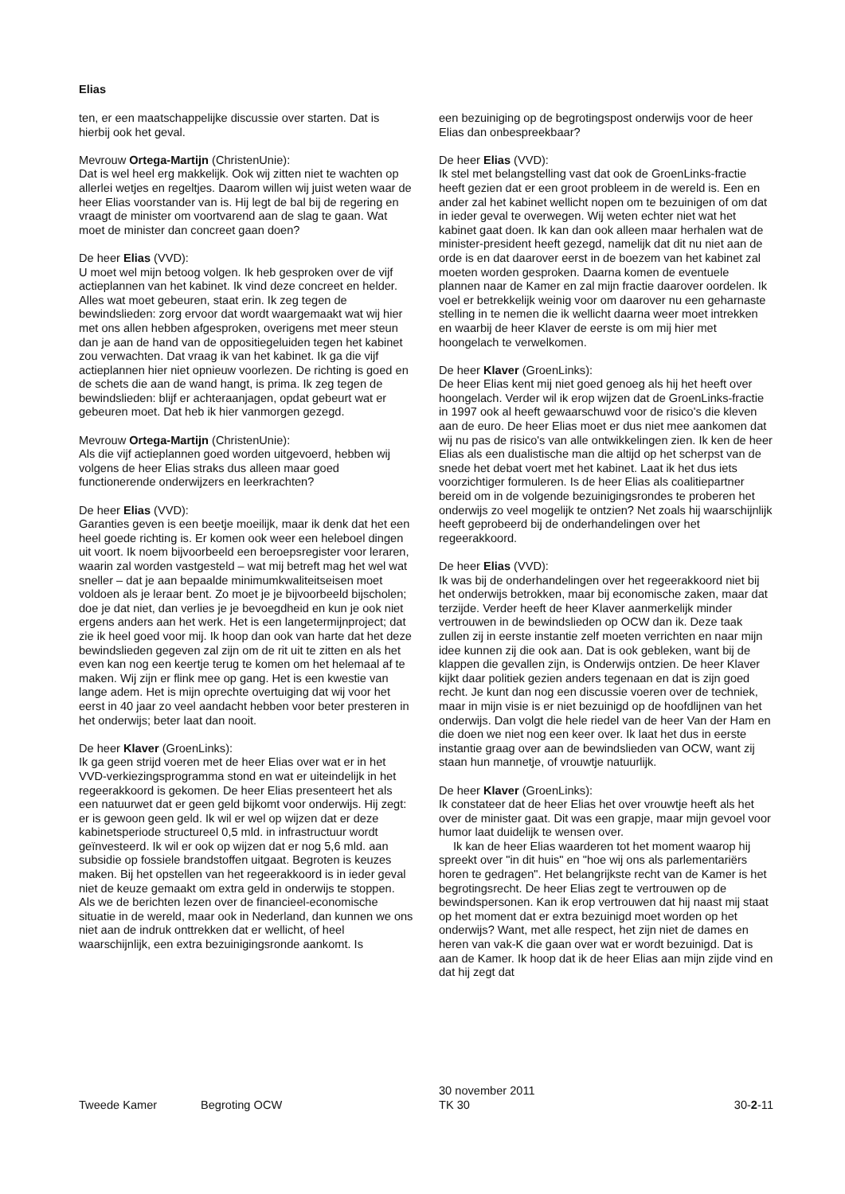Elias
ten, er een maatschappelijke discussie over starten. Dat is hierbij ook het geval.
Mevrouw Ortega-Martijn (ChristenUnie):
Dat is wel heel erg makkelijk. Ook wij zitten niet te wachten op allerlei wetjes en regeltjes. Daarom willen wij juist weten waar de heer Elias voorstander van is. Hij legt de bal bij de regering en vraagt de minister om voortvarend aan de slag te gaan. Wat moet de minister dan concreet gaan doen?
De heer Elias (VVD):
U moet wel mijn betoog volgen. Ik heb gesproken over de vijf actieplannen van het kabinet. Ik vind deze concreet en helder. Alles wat moet gebeuren, staat erin. Ik zeg tegen de bewindslieden: zorg ervoor dat wordt waargemaakt wat wij hier met ons allen hebben afgesproken, overigens met meer steun dan je aan de hand van de oppositiegeluiden tegen het kabinet zou verwachten. Dat vraag ik van het kabinet. Ik ga die vijf actieplannen hier niet opnieuw voorlezen. De richting is goed en de schets die aan de wand hangt, is prima. Ik zeg tegen de bewindslieden: blijf er achteraanjagen, opdat gebeurt wat er gebeuren moet. Dat heb ik hier vanmorgen gezegd.
Mevrouw Ortega-Martijn (ChristenUnie):
Als die vijf actieplannen goed worden uitgevoerd, hebben wij volgens de heer Elias straks dus alleen maar goed functionerende onderwijzers en leerkrachten?
De heer Elias (VVD):
Garanties geven is een beetje moeilijk, maar ik denk dat het een heel goede richting is. Er komen ook weer een heleboel dingen uit voort. Ik noem bijvoorbeeld een beroepsregister voor leraren, waarin zal worden vastgesteld – wat mij betreft mag het wel wat sneller – dat je aan bepaalde minimumkwaliteitseisen moet voldoen als je leraar bent. Zo moet je je bijvoorbeeld bijscholen; doe je dat niet, dan verlies je je bevoegdheid en kun je ook niet ergens anders aan het werk. Het is een langetermijnproject; dat zie ik heel goed voor mij. Ik hoop dan ook van harte dat het deze bewindslieden gegeven zal zijn om de rit uit te zitten en als het even kan nog een keertje terug te komen om het helemaal af te maken. Wij zijn er flink mee op gang. Het is een kwestie van lange adem. Het is mijn oprechte overtuiging dat wij voor het eerst in 40 jaar zo veel aandacht hebben voor beter presteren in het onderwijs; beter laat dan nooit.
De heer Klaver (GroenLinks):
Ik ga geen strijd voeren met de heer Elias over wat er in het VVD-verkiezingsprogramma stond en wat er uiteindelijk in het regeerakkoord is gekomen. De heer Elias presenteert het als een natuurwet dat er geen geld bijkomt voor onderwijs. Hij zegt: er is gewoon geen geld. Ik wil er wel op wijzen dat er deze kabinetsperiode structureel 0,5 mld. in infrastructuur wordt geïnvesteerd. Ik wil er ook op wijzen dat er nog 5,6 mld. aan subsidie op fossiele brandstoffen uitgaat. Begroten is keuzes maken. Bij het opstellen van het regeerakkoord is in ieder geval niet de keuze gemaakt om extra geld in onderwijs te stoppen. Als we de berichten lezen over de financieel-economische situatie in de wereld, maar ook in Nederland, dan kunnen we ons niet aan de indruk onttrekken dat er wellicht, of heel waarschijnlijk, een extra bezuinigingsronde aankomt. Is
een bezuiniging op de begrotingspost onderwijs voor de heer Elias dan onbespreekbaar?
De heer Elias (VVD):
Ik stel met belangstelling vast dat ook de GroenLinks-fractie heeft gezien dat er een groot probleem in de wereld is. Een en ander zal het kabinet wellicht nopen om te bezuinigen of om dat in ieder geval te overwegen. Wij weten echter niet wat het kabinet gaat doen. Ik kan dan ook alleen maar herhalen wat de minister-president heeft gezegd, namelijk dat dit nu niet aan de orde is en dat daarover eerst in de boezem van het kabinet zal moeten worden gesproken. Daarna komen de eventuele plannen naar de Kamer en zal mijn fractie daarover oordelen. Ik voel er betrekkelijk weinig voor om daarover nu een geharnaste stelling in te nemen die ik wellicht daarna weer moet intrekken en waarbij de heer Klaver de eerste is om mij hier met hoongelach te verwelkomen.
De heer Klaver (GroenLinks):
De heer Elias kent mij niet goed genoeg als hij het heeft over hoongelach. Verder wil ik erop wijzen dat de GroenLinks-fractie in 1997 ook al heeft gewaarschuwd voor de risico's die kleven aan de euro. De heer Elias moet er dus niet mee aankomen dat wij nu pas de risico's van alle ontwikkelingen zien. Ik ken de heer Elias als een dualistische man die altijd op het scherpst van de snede het debat voert met het kabinet. Laat ik het dus iets voorzichtiger formuleren. Is de heer Elias als coalitiepartner bereid om in de volgende bezuinigingsrondes te proberen het onderwijs zo veel mogelijk te ontzien? Net zoals hij waarschijnlijk heeft geprobeerd bij de onderhandelingen over het regeerakkoord.
De heer Elias (VVD):
Ik was bij de onderhandelingen over het regeerakkoord niet bij het onderwijs betrokken, maar bij economische zaken, maar dat terzijde. Verder heeft de heer Klaver aanmerkelijk minder vertrouwen in de bewindslieden op OCW dan ik. Deze taak zullen zij in eerste instantie zelf moeten verrichten en naar mijn idee kunnen zij die ook aan. Dat is ook gebleken, want bij de klappen die gevallen zijn, is Onderwijs ontzien. De heer Klaver kijkt daar politiek gezien anders tegenaan en dat is zijn goed recht. Je kunt dan nog een discussie voeren over de techniek, maar in mijn visie is er niet bezuinigd op de hoofdlijnen van het onderwijs. Dan volgt die hele riedel van de heer Van der Ham en die doen we niet nog een keer over. Ik laat het dus in eerste instantie graag over aan de bewindslieden van OCW, want zij staan hun mannetje, of vrouwtje natuurlijk.
De heer Klaver (GroenLinks):
Ik constateer dat de heer Elias het over vrouwtje heeft als het over de minister gaat. Dit was een grapje, maar mijn gevoel voor humor laat duidelijk te wensen over.
Ik kan de heer Elias waarderen tot het moment waarop hij spreekt over "in dit huis" en "hoe wij ons als parlementariërs horen te gedragen". Het belangrijkste recht van de Kamer is het begrotingsrecht. De heer Elias zegt te vertrouwen op de bewindspersonen. Kan ik erop vertrouwen dat hij naast mij staat op het moment dat er extra bezuinigd moet worden op het onderwijs? Want, met alle respect, het zijn niet de dames en heren van vak-K die gaan over wat er wordt bezuinigd. Dat is aan de Kamer. Ik hoop dat ik de heer Elias aan mijn zijde vind en dat hij zegt dat
Tweede Kamer Begroting OCW
30 november 2011
TK 30
30-2-11